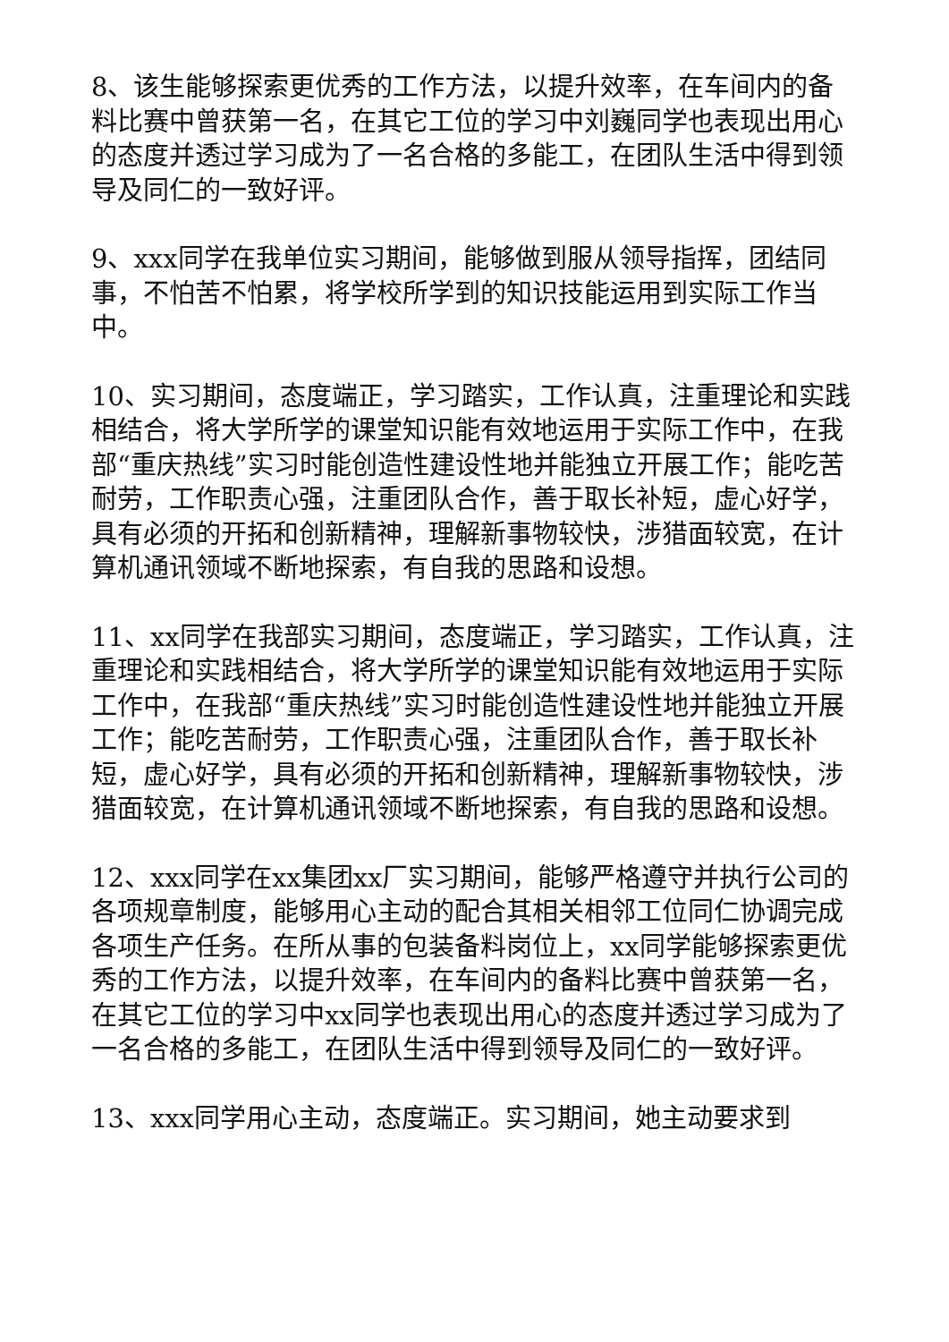8、该生能够探索更优秀的工作方法，以提升效率，在车间内的备料比赛中曾获第一名，在其它工位的学习中刘巍同学也表现出用心的态度并透过学习成为了一名合格的多能工，在团队生活中得到领导及同仁的一致好评。
9、xxx同学在我单位实习期间，能够做到服从领导指挥，团结同事，不怕苦不怕累，将学校所学到的知识技能运用到实际工作当中。
10、实习期间，态度端正，学习踏实，工作认真，注重理论和实践相结合，将大学所学的课堂知识能有效地运用于实际工作中，在我部“重庆热线”实习时能创造性建设性地并能独立开展工作；能吃苦耐劳，工作职责心强，注重团队合作，善于取长补短，虚心好学，具有必须的开拓和创新精神，理解新事物较快，涉猎面较宽，在计算机通讯领域不断地探索，有自我的思路和设想。
11、xx同学在我部实习期间，态度端正，学习踏实，工作认真，注重理论和实践相结合，将大学所学的课堂知识能有效地运用于实际工作中，在我部“重庆热线”实习时能创造性建设性地并能独立开展工作；能吃苦耐劳，工作职责心强，注重团队合作，善于取长补短，虚心好学，具有必须的开拓和创新精神，理解新事物较快，涉猎面较宽，在计算机通讯领域不断地探索，有自我的思路和设想。
12、xxx同学在xx集团xx厂实习期间，能够严格遵守并执行公司的各项规章制度，能够用心主动的配合其相关相邻工位同仁协调完成各项生产任务。在所从事的包装备料岗位上，xx同学能够探索更优秀的工作方法，以提升效率，在车间内的备料比赛中曾获第一名，在其它工位的学习中xx同学也表现出用心的态度并透过学习成为了一名合格的多能工，在团队生活中得到领导及同仁的一致好评。
13、xxx同学用心主动，态度端正。实习期间，她主动要求到